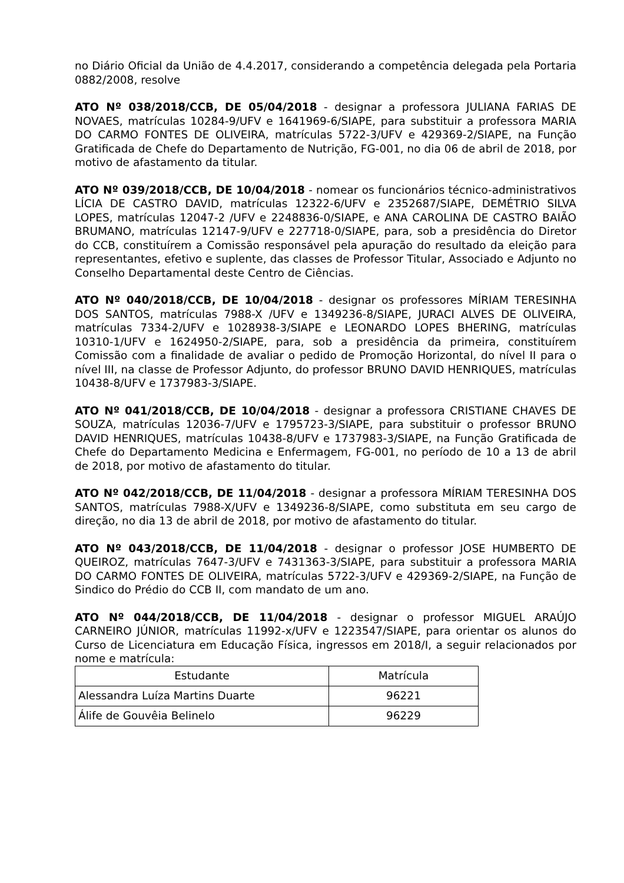no Diário Oficial da União de 4.4.2017, considerando a competência delegada pela Portaria 0882/2008, resolve
ATO Nº 038/2018/CCB, DE 05/04/2018 - designar a professora JULIANA FARIAS DE NOVAES, matrículas 10284-9/UFV e 1641969-6/SIAPE, para substituir a professora MARIA DO CARMO FONTES DE OLIVEIRA, matrículas 5722-3/UFV e 429369-2/SIAPE, na Função Gratificada de Chefe do Departamento de Nutrição, FG-001, no dia 06 de abril de 2018, por motivo de afastamento da titular.
ATO Nº 039/2018/CCB, DE 10/04/2018 - nomear os funcionários técnico-administrativos LÍCIA DE CASTRO DAVID, matrículas 12322-6/UFV e 2352687/SIAPE, DEMÉTRIO SILVA LOPES, matrículas 12047-2 /UFV e 2248836-0/SIAPE, e ANA CAROLINA DE CASTRO BAIÃO BRUMANO, matrículas 12147-9/UFV e 227718-0/SIAPE, para, sob a presidência do Diretor do CCB, constituírem a Comissão responsável pela apuração do resultado da eleição para representantes, efetivo e suplente, das classes de Professor Titular, Associado e Adjunto no Conselho Departamental deste Centro de Ciências.
ATO Nº 040/2018/CCB, DE 10/04/2018 - designar os professores MÍRIAM TERESINHA DOS SANTOS, matrículas 7988-X /UFV e 1349236-8/SIAPE, JURACI ALVES DE OLIVEIRA, matrículas 7334-2/UFV e 1028938-3/SIAPE e LEONARDO LOPES BHERING, matrículas 10310-1/UFV e 1624950-2/SIAPE, para, sob a presidência da primeira, constituírem Comissão com a finalidade de avaliar o pedido de Promoção Horizontal, do nível II para o nível III, na classe de Professor Adjunto, do professor BRUNO DAVID HENRIQUES, matrículas 10438-8/UFV e 1737983-3/SIAPE.
ATO Nº 041/2018/CCB, DE 10/04/2018 - designar a professora CRISTIANE CHAVES DE SOUZA, matrículas 12036-7/UFV e 1795723-3/SIAPE, para substituir o professor BRUNO DAVID HENRIQUES, matrículas 10438-8/UFV e 1737983-3/SIAPE, na Função Gratificada de Chefe do Departamento Medicina e Enfermagem, FG-001, no período de 10 a 13 de abril de 2018, por motivo de afastamento do titular.
ATO Nº 042/2018/CCB, DE 11/04/2018 - designar a professora MÍRIAM TERESINHA DOS SANTOS, matrículas 7988-X/UFV e 1349236-8/SIAPE, como substituta em seu cargo de direção, no dia 13 de abril de 2018, por motivo de afastamento do titular.
ATO Nº 043/2018/CCB, DE 11/04/2018 - designar o professor JOSE HUMBERTO DE QUEIROZ, matrículas 7647-3/UFV e 7431363-3/SIAPE, para substituir a professora MARIA DO CARMO FONTES DE OLIVEIRA, matrículas 5722-3/UFV e 429369-2/SIAPE, na Função de Sindico do Prédio do CCB II, com mandato de um ano.
ATO Nº 044/2018/CCB, DE 11/04/2018 - designar o professor MIGUEL ARAÚJO CARNEIRO JÚNIOR, matrículas 11992-x/UFV e 1223547/SIAPE, para orientar os alunos do Curso de Licenciatura em Educação Física, ingressos em 2018/I, a seguir relacionados por nome e matrícula:
| Estudante | Matrícula |
| --- | --- |
| Alessandra Luíza Martins Duarte | 96221 |
| Álife de Gouvêia Belinelo | 96229 |